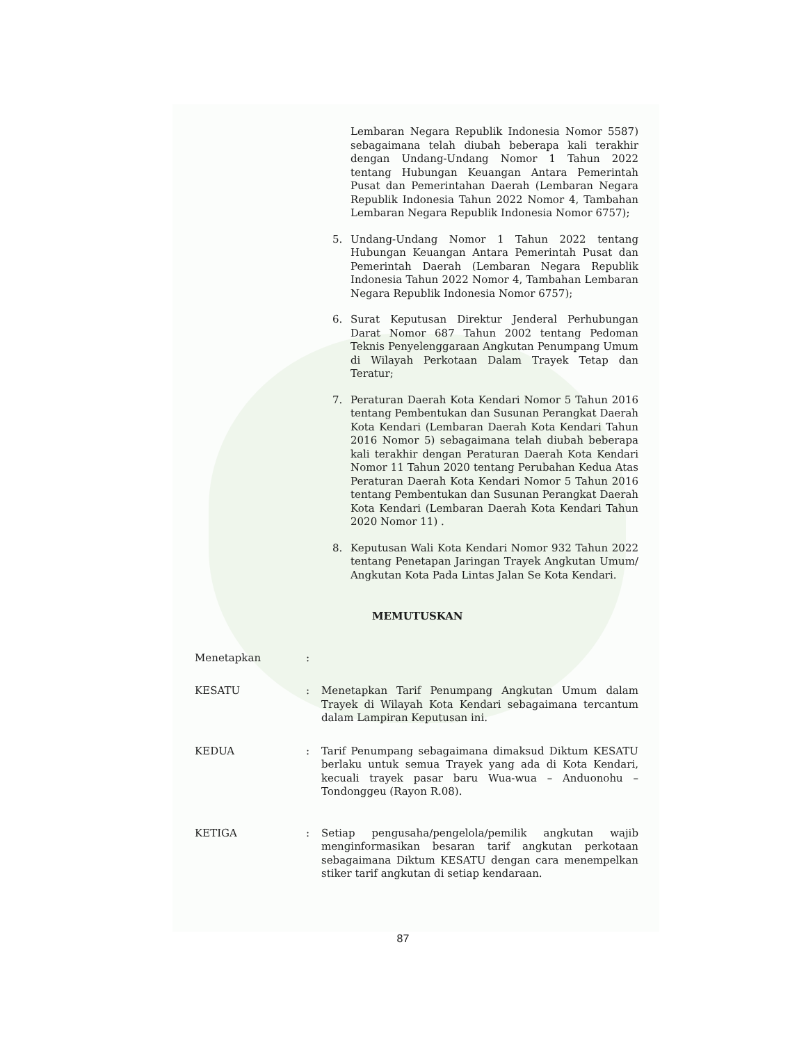Lembaran Negara Republik Indonesia Nomor 5587) sebagaimana telah diubah beberapa kali terakhir dengan Undang-Undang Nomor 1 Tahun 2022 tentang Hubungan Keuangan Antara Pemerintah Pusat dan Pemerintahan Daerah (Lembaran Negara Republik Indonesia Tahun 2022 Nomor 4, Tambahan Lembaran Negara Republik Indonesia Nomor 6757);
5. Undang-Undang Nomor 1 Tahun 2022 tentang Hubungan Keuangan Antara Pemerintah Pusat dan Pemerintah Daerah (Lembaran Negara Republik Indonesia Tahun 2022 Nomor 4, Tambahan Lembaran Negara Republik Indonesia Nomor 6757);
6. Surat Keputusan Direktur Jenderal Perhubungan Darat Nomor 687 Tahun 2002 tentang Pedoman Teknis Penyelenggaraan Angkutan Penumpang Umum di Wilayah Perkotaan Dalam Trayek Tetap dan Teratur;
7. Peraturan Daerah Kota Kendari Nomor 5 Tahun 2016 tentang Pembentukan dan Susunan Perangkat Daerah Kota Kendari (Lembaran Daerah Kota Kendari Tahun 2016 Nomor 5) sebagaimana telah diubah beberapa kali terakhir dengan Peraturan Daerah Kota Kendari Nomor 11 Tahun 2020 tentang Perubahan Kedua Atas Peraturan Daerah Kota Kendari Nomor 5 Tahun 2016 tentang Pembentukan dan Susunan Perangkat Daerah Kota Kendari (Lembaran Daerah Kota Kendari Tahun 2020 Nomor 11) .
8. Keputusan Wali Kota Kendari Nomor 932 Tahun 2022 tentang Penetapan Jaringan Trayek Angkutan Umum/ Angkutan Kota Pada Lintas Jalan Se Kota Kendari.
MEMUTUSKAN
Menetapkan :
KESATU : Menetapkan Tarif Penumpang Angkutan Umum dalam Trayek di Wilayah Kota Kendari sebagaimana tercantum dalam Lampiran Keputusan ini.
KEDUA : Tarif Penumpang sebagaimana dimaksud Diktum KESATU berlaku untuk semua Trayek yang ada di Kota Kendari, kecuali trayek pasar baru Wua-wua – Anduonohu – Tondonggeu (Rayon R.08).
KETIGA : Setiap pengusaha/pengelola/pemilik angkutan wajib menginformasikan besaran tarif angkutan perkotaan sebagaimana Diktum KESATU dengan cara menempelkan stiker tarif angkutan di setiap kendaraan.
87